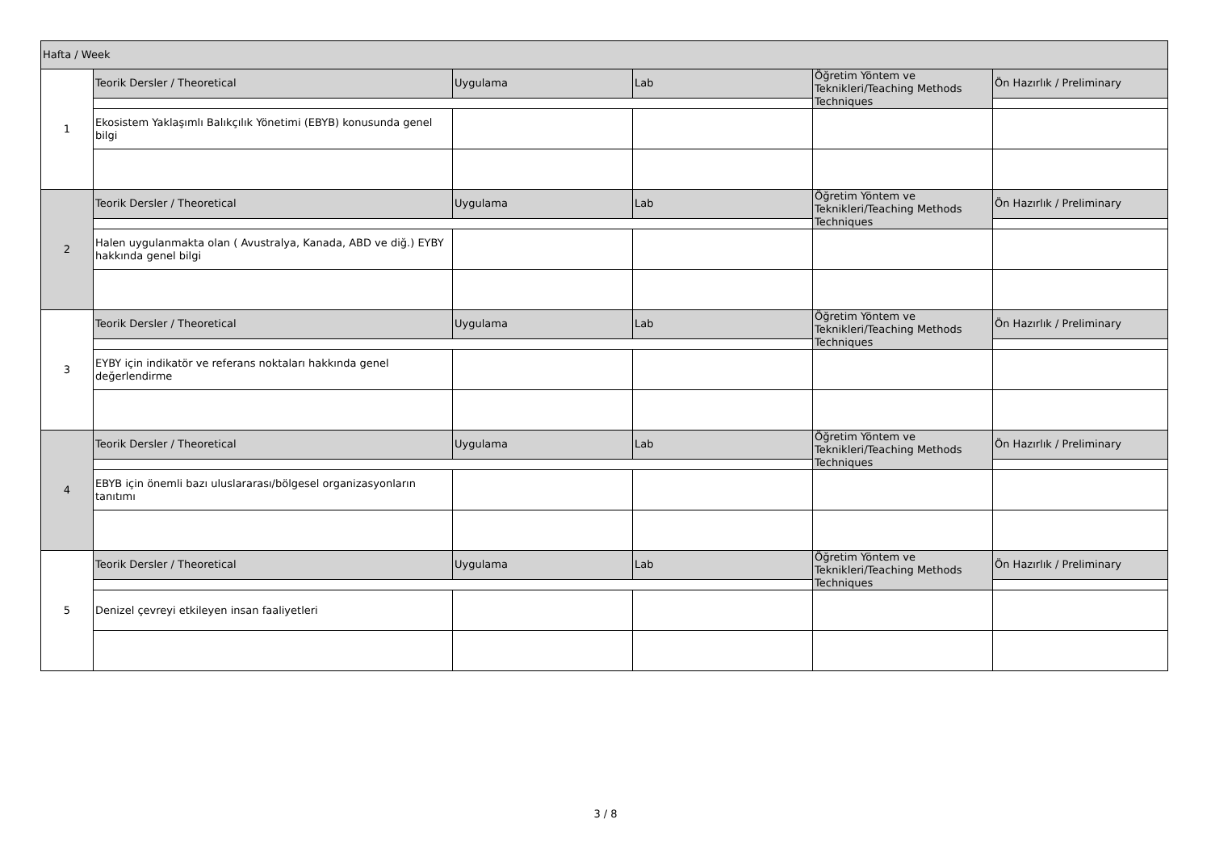| Hafta / Week | | | | | |
| 1 | Teorik Dersler / Theoretical | Uygulama | Lab | Öğretim Yöntem ve Teknikleri/Teaching Methods Techniques | Ön Hazırlık / Preliminary |
| | Ekosistem Yaklaşımlı Balıkçılık Yönetimi (EBYB) konusunda genel bilgi | | | | |
| 2 | Teorik Dersler / Theoretical | Uygulama | Lab | Öğretim Yöntem ve Teknikleri/Teaching Methods Techniques | Ön Hazırlık / Preliminary |
| | Halen uygulanmakta olan ( Avustralya, Kanada, ABD ve diğ.) EYBY hakkında genel bilgi | | | | |
| 3 | Teorik Dersler / Theoretical | Uygulama | Lab | Öğretim Yöntem ve Teknikleri/Teaching Methods Techniques | Ön Hazırlık / Preliminary |
| | EYBY için indikatör ve referans noktaları hakkında genel değerlendirme | | | | |
| 4 | Teorik Dersler / Theoretical | Uygulama | Lab | Öğretim Yöntem ve Teknikleri/Teaching Methods Techniques | Ön Hazırlık / Preliminary |
| | EBYB için önemli bazı uluslararası/bölgesel organizasyonların tanıtımı | | | | |
| 5 | Teorik Dersler / Theoretical | Uygulama | Lab | Öğretim Yöntem ve Teknikleri/Teaching Methods Techniques | Ön Hazırlık / Preliminary |
| | Denizel çevreyi etkileyen insan faaliyetleri | | | | |
3 / 8